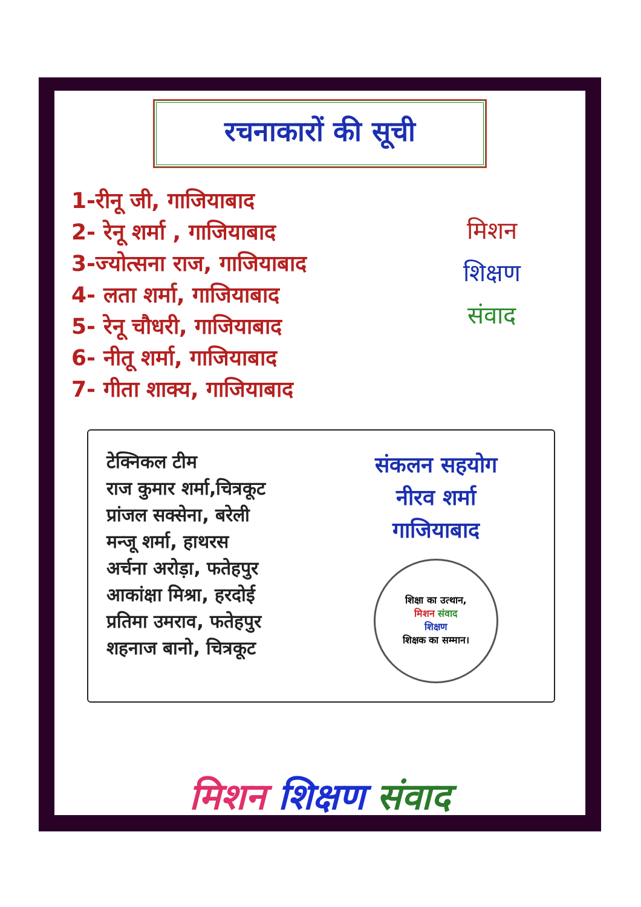रचनाकारों की सूची
1-रीनू जी, गाजियाबाद
2- रेनू शर्मा , गाजियाबाद
3-ज्योत्सना राज, गाजियाबाद
4- लता शर्मा, गाजियाबाद
5- रेनू चौधरी, गाजियाबाद
6- नीतू शर्मा, गाजियाबाद
7- गीता शाक्य, गाजियाबाद
मिशन
शिक्षण
संवाद
टेक्निकल टीम
राज कुमार शर्मा,चित्रकूट
प्रांजल सक्सेना, बरेली
मन्जू शर्मा, हाथरस
अर्चना अरोड़ा, फतेहपुर
आकांक्षा मिश्रा, हरदोई
प्रतिमा उमराव, फतेहपुर
शहनाज बानो, चित्रकूट
संकलन सहयोग
नीरव शर्मा
गाजियाबाद
शिक्षा का उत्थान,
मिशन संवाद
शिक्षण
शिक्षक का सम्मान।
मिशन शिक्षण संवाद